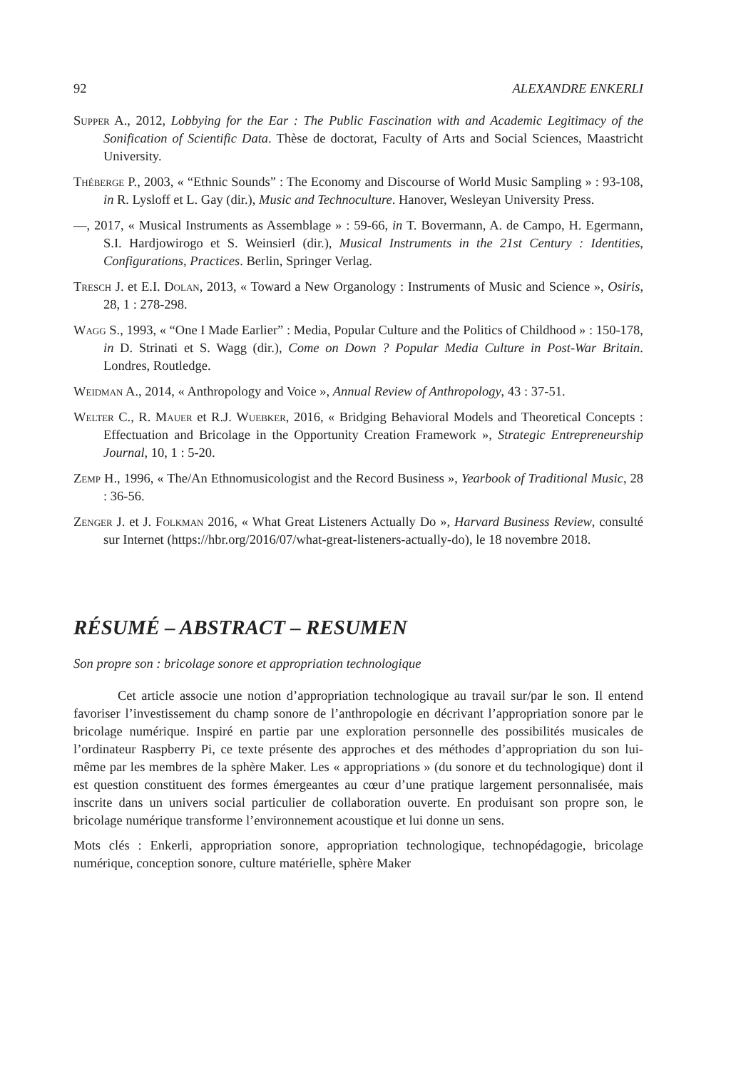92 ALEXANDRE ENKERLI
Supper A., 2012, Lobbying for the Ear : The Public Fascination with and Academic Legitimacy of the Sonification of Scientific Data. Thèse de doctorat, Faculty of Arts and Social Sciences, Maastricht University.
Théberge P., 2003, « “Ethnic Sounds” : The Economy and Discourse of World Music Sampling » : 93-108, in R. Lysloff et L. Gay (dir.), Music and Technoculture. Hanover, Wesleyan University Press.
—, 2017, « Musical Instruments as Assemblage » : 59-66, in T. Bovermann, A. de Campo, H. Egermann, S.I. Hardjowirogo et S. Weinsierl (dir.), Musical Instruments in the 21st Century : Identities, Configurations, Practices. Berlin, Springer Verlag.
Tresch J. et E.I. Dolan, 2013, « Toward a New Organology : Instruments of Music and Science », Osiris, 28, 1 : 278-298.
Wagg S., 1993, « “One I Made Earlier” : Media, Popular Culture and the Politics of Childhood » : 150-178, in D. Strinati et S. Wagg (dir.), Come on Down ? Popular Media Culture in Post-War Britain. Londres, Routledge.
Weidman A., 2014, « Anthropology and Voice », Annual Review of Anthropology, 43 : 37-51.
Welter C., R. Mauer et R.J. Wuebker, 2016, « Bridging Behavioral Models and Theoretical Concepts : Effectuation and Bricolage in the Opportunity Creation Framework », Strategic Entrepreneurship Journal, 10, 1 : 5-20.
Zemp H., 1996, « The/An Ethnomusicologist and the Record Business », Yearbook of Traditional Music, 28 : 36-56.
Zenger J. et J. Folkman 2016, « What Great Listeners Actually Do », Harvard Business Review, consulté sur Internet (https://hbr.org/2016/07/what-great-listeners-actually-do), le 18 novembre 2018.
RÉSUMÉ – ABSTRACT – RESUMEN
Son propre son : bricolage sonore et appropriation technologique
Cet article associe une notion d’appropriation technologique au travail sur/par le son. Il entend favoriser l’investissement du champ sonore de l’anthropologie en décrivant l’appropriation sonore par le bricolage numérique. Inspiré en partie par une exploration personnelle des possibilités musicales de l’ordinateur Raspberry Pi, ce texte présente des approches et des méthodes d’appropriation du son lui-même par les membres de la sphère Maker. Les « appropriations » (du sonore et du technologique) dont il est question constituent des formes émergeantes au cœur d’une pratique largement personnalisée, mais inscrite dans un univers social particulier de collaboration ouverte. En produisant son propre son, le bricolage numérique transforme l’environnement acoustique et lui donne un sens.
Mots clés : Enkerli, appropriation sonore, appropriation technologique, technopédagogie, bricolage numérique, conception sonore, culture matérielle, sphère Maker